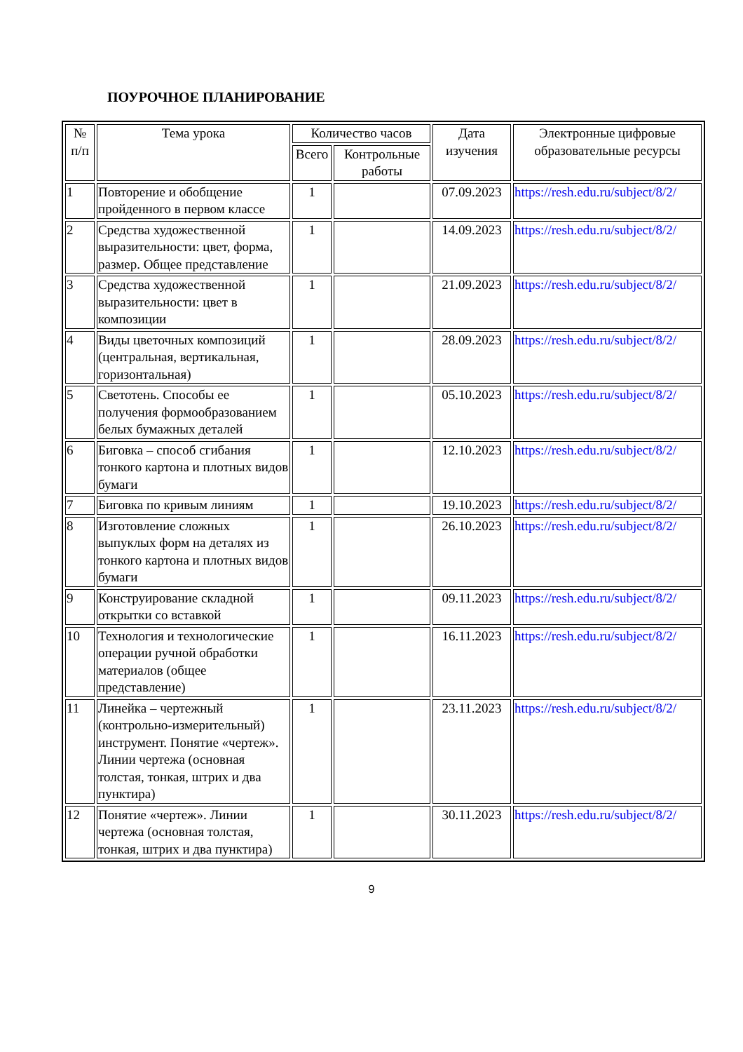ПОУРОЧНОЕ ПЛАНИРОВАНИЕ
| № п/п | Тема урока | Количество часов | | Дата изучения | Электронные цифровые образовательные ресурсы |
| --- | --- | --- | --- | --- | --- |
| | | Всего | Контрольные работы | | |
| 1 | Повторение и обобщение пройденного в первом классе | 1 | | 07.09.2023 | https://resh.edu.ru/subject/8/2/ |
| 2 | Средства художественной выразительности: цвет, форма, размер. Общее представление | 1 | | 14.09.2023 | https://resh.edu.ru/subject/8/2/ |
| 3 | Средства художественной выразительности: цвет в композиции | 1 | | 21.09.2023 | https://resh.edu.ru/subject/8/2/ |
| 4 | Виды цветочных композиций (центральная, вертикальная, горизонтальная) | 1 | | 28.09.2023 | https://resh.edu.ru/subject/8/2/ |
| 5 | Светотень. Способы ее получения формообразованием белых бумажных деталей | 1 | | 05.10.2023 | https://resh.edu.ru/subject/8/2/ |
| 6 | Биговка – способ сгибания тонкого картона и плотных видов бумаги | 1 | | 12.10.2023 | https://resh.edu.ru/subject/8/2/ |
| 7 | Биговка по кривым линиям | 1 | | 19.10.2023 | https://resh.edu.ru/subject/8/2/ |
| 8 | Изготовление сложных выпуклых форм на деталях из тонкого картона и плотных видов бумаги | 1 | | 26.10.2023 | https://resh.edu.ru/subject/8/2/ |
| 9 | Конструирование складной открытки со вставкой | 1 | | 09.11.2023 | https://resh.edu.ru/subject/8/2/ |
| 10 | Технология и технологические операции ручной обработки материалов (общее представление) | 1 | | 16.11.2023 | https://resh.edu.ru/subject/8/2/ |
| 11 | Линейка – чертежный (контрольно-измерительный) инструмент. Понятие «чертеж». Линии чертежа (основная толстая, тонкая, штрих и два пунктира) | 1 | | 23.11.2023 | https://resh.edu.ru/subject/8/2/ |
| 12 | Понятие «чертеж». Линии чертежа (основная толстая, тонкая, штрих и два пунктира) | 1 | | 30.11.2023 | https://resh.edu.ru/subject/8/2/ |
9